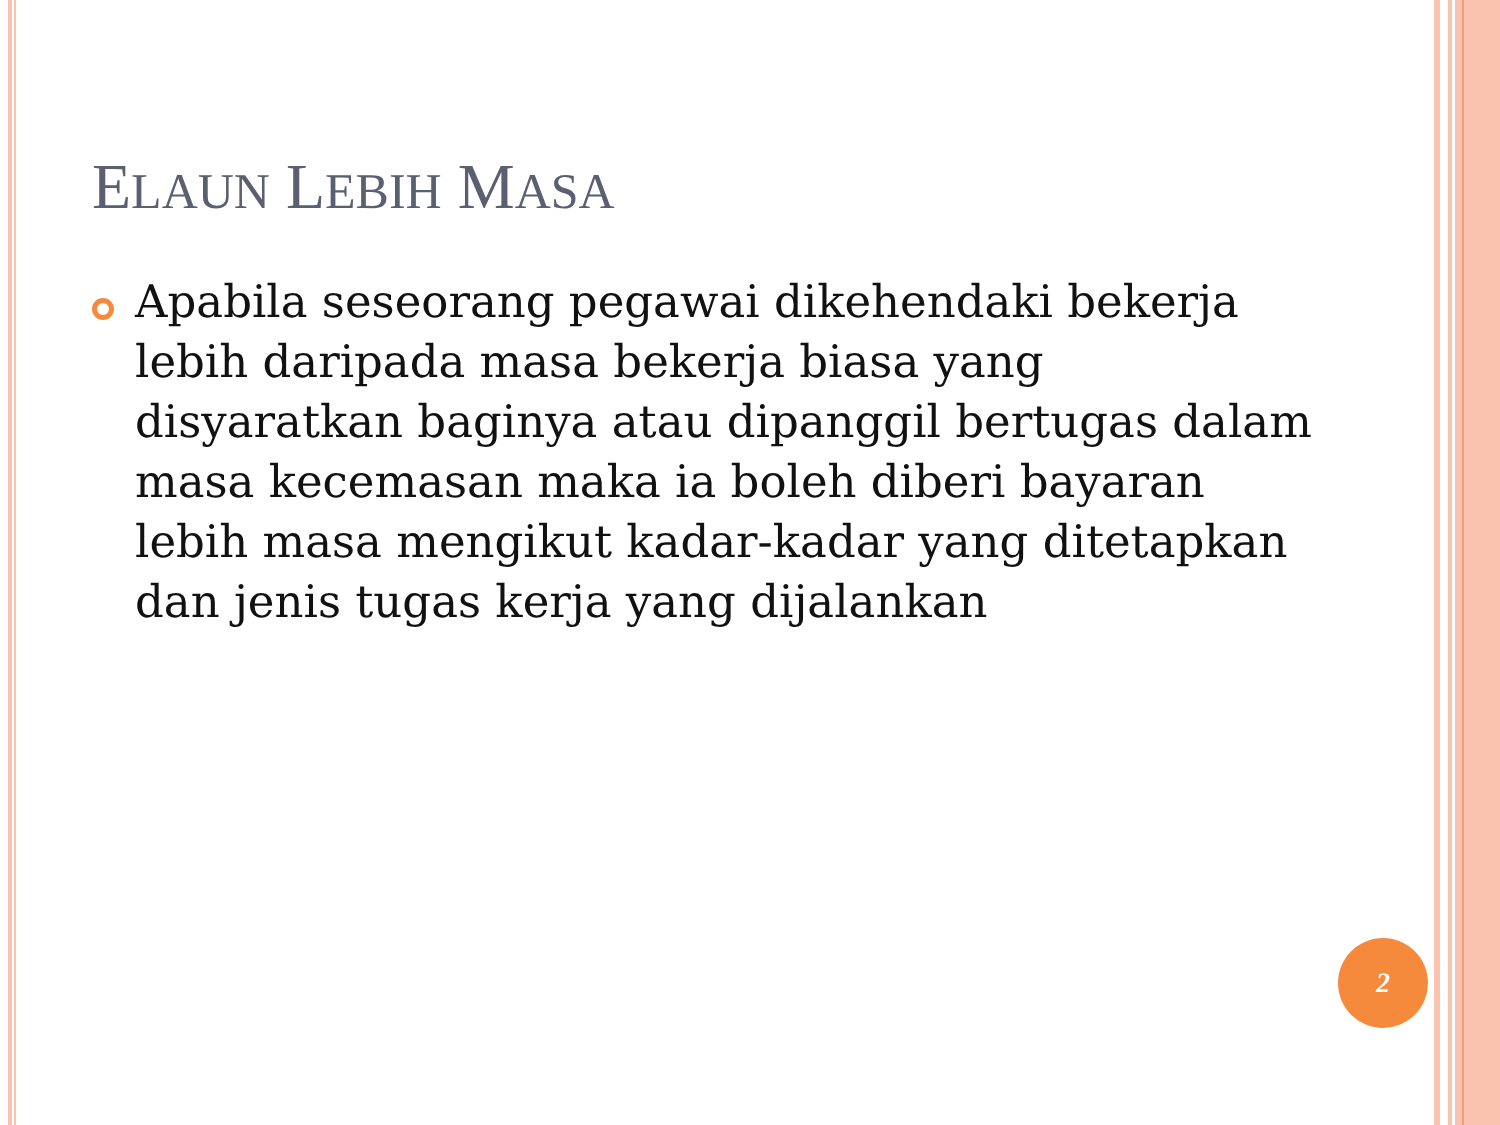ELAUN LEBIH MASA
Apabila seseorang pegawai dikehendaki bekerja lebih daripada masa bekerja biasa yang disyaratkan baginya atau dipanggil bertugas dalam masa kecemasan maka ia boleh diberi bayaran lebih masa mengikut kadar-kadar yang ditetapkan dan jenis tugas kerja yang dijalankan
2